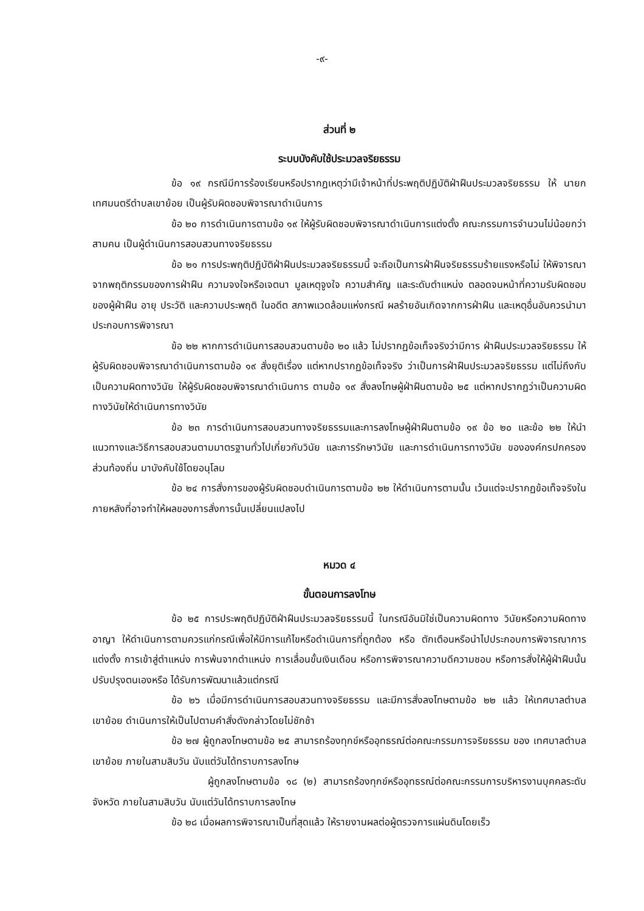-๙-
ส่วนที่ ๒
ระบบบังคับใช้ประมวลจริยธรรม
ข้อ ๑๙ กรณีมีการร้องเรียนหรือปรากฏเหตุว่ามีเจ้าหน้าที่ประพฤติปฏิบัติฝ่าฝืนประมวลจริยธรรม ให้ นายกเทศมนตรีตำบลเขาย้อย เป็นผู้รับผิดชอบพิจารณาดำเนินการ
ข้อ ๒๐ การดำเนินการตามข้อ ๑๙ ให้ผู้รับผิดชอบพิจารณาดำเนินการแต่งตั้ง คณะกรรมการจำนวนไม่น้อยกว่าสามคน เป็นผู้ดำเนินการสอบสวนทางจริยธรรม
ข้อ ๒๑ การประพฤติปฏิบัติฝ่าฝืนประมวลจริยธรรมนี้ จะถือเป็นการฝ่าฝืนจริยธรรมร้ายแรงหรือไม่ ให้พิจารณาจากพฤติกรรมของการฝ่าฝืน ความจงใจหรือเจตนา มูลเหตุจูงใจ ความสำคัญ และระดับตำแหน่ง ตลอดจนหน้าที่ความรับผิดชอบของผู้ฝ่าฝืน อายุ ประวัติ และความประพฤติ ในอดีต สภาพแวดล้อมแห่งกรณี ผลร้ายอันเกิดจากการฝ่าฝืน และเหตุอื่นอันควรนำมาประกอบการพิจารณา
ข้อ ๒๒ หากการดำเนินการสอบสวนตามข้อ ๒๐ แล้ว ไม่ปรากฏข้อเท็จจริงว่ามีการ ฝ่าฝืนประมวลจริยธรรม ให้ผู้รับผิดชอบพิจารณาดำเนินการตามข้อ ๑๙ สั่งยุติเรื่อง แต่หากปรากฏข้อเท็จจริง ว่าเป็นการฝ่าฝืนประมวลจริยธรรม แต่ไม่ถึงกับเป็นความผิดทางวินัย ให้ผู้รับผิดชอบพิจารณาดำเนินการ ตามข้อ ๑๙ สั่งลงโทษผู้ฝ่าฝืนตามข้อ ๒๕ แต่หากปรากฏว่าเป็นความผิดทางวินัยให้ดำเนินการทางวินัย
ข้อ ๒๓ การดำเนินการสอบสวนทางจริยธรรมและการลงโทษผู้ฝ่าฝืนตามข้อ ๑๙ ข้อ ๒๐ และข้อ ๒๒ ให้นำแนวทางและวิธีการสอบสวนตามมาตรฐานทั่วไปเกี่ยวกับวินัย และการรักษาวินัย และการดำเนินการทางวินัย ขององค์กรปกครองส่วนท้องถิ่น มาบังคับใช้โดยอนุโลม
ข้อ ๒๔ การสั่งการของผู้รับผิดชอบดำเนินการตามข้อ ๒๒ ให้ดำเนินการตามนั้น เว้นแต่จะปรากฏข้อเท็จจริงในภายหลังที่อาจทำให้ผลของการสั่งการนั้นเปลี่ยนแปลงไป
หมวด ๔
ขั้นตอนการลงโทษ
ข้อ ๒๕ การประพฤติปฏิบัติฝ่าฝืนประมวลจริยธรรมนี้ ในกรณีอันมิใช่เป็นความผิดทาง วินัยหรือความผิดทางอาญา ให้ดำเนินการตามควรแก่กรณีเพื่อให้มีการแก้ไขหรือดำเนินการที่ถูกต้อง หรือ ตักเตือนหรือนำไปประกอบการพิจารณาการแต่งตั้ง การเข้าสู่ตำแหน่ง การพ้นจากตำแหน่ง การเลื่อนขั้นเงินเดือน หรือการพิจารณาความดีความชอบ หรือการสั่งให้ผู้ฝ่าฝืนนั้นปรับปรุงตนเองหรือ ได้รับการพัฒนาแล้วแต่กรณี
ข้อ ๒๖ เมื่อมีการดำเนินการสอบสวนทางจริยธรรม และมีการสั่งลงโทษตามข้อ ๒๒ แล้ว ให้เทศบาลตำบลเขาย้อย ดำเนินการให้เป็นไปตามคำสั่งดังกล่าวโดยไม่ชักช้า
ข้อ ๒๗ ผู้ถูกลงโทษตามข้อ ๒๕ สามารถร้องทุกข์หรืออุทธรณ์ต่อคณะกรรมการจริยธรรม ของ เทศบาลตำบลเขาย้อย ภายในสามสิบวัน นับแต่วันได้ทราบการลงโทษ
ผู้ถูกลงโทษตามข้อ ๑๘ (๒) สามารถร้องทุกข์หรืออุทธรณ์ต่อคณะกรรมการบริหารงานบุคคลระดับจังหวัด ภายในสามสิบวัน นับแต่วันได้ทราบการลงโทษ
ข้อ ๒๘ เมื่อผลการพิจารณาเป็นที่สุดแล้ว ให้รายงานผลต่อผู้ตรวจการแผ่นดินโดยเร็ว